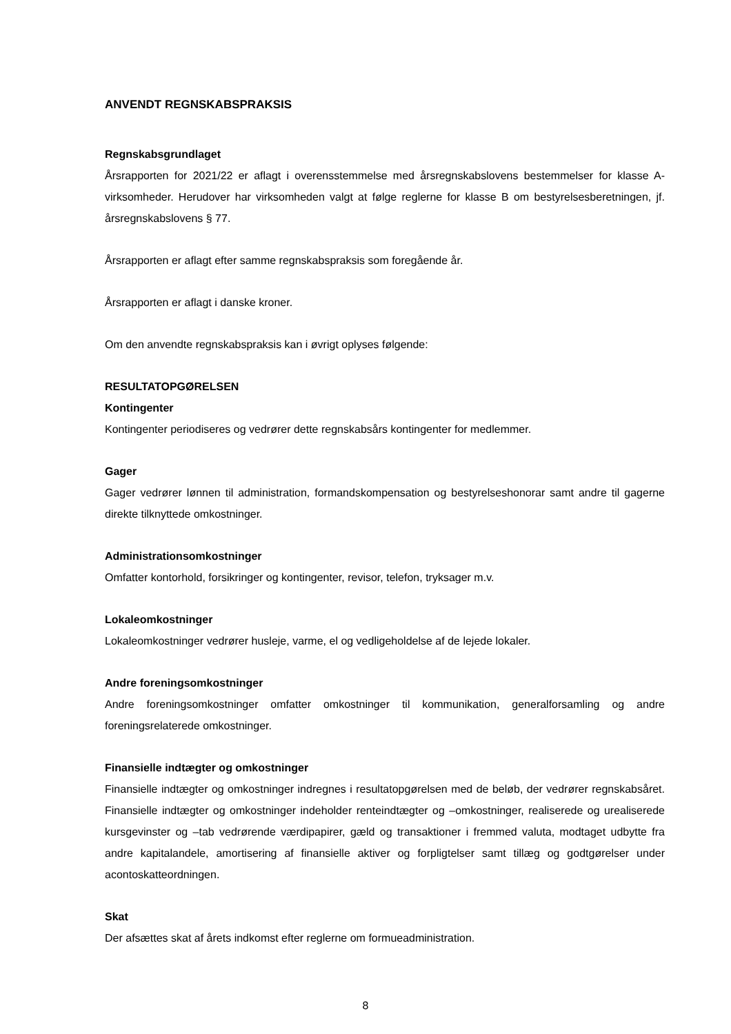ANVENDT REGNSKABSPRAKSIS
Regnskabsgrundlaget
Årsrapporten for 2021/22 er aflagt i overensstemmelse med årsregnskabslovens bestemmelser for klasse A- virksomheder. Herudover har virksomheden valgt at følge reglerne for klasse B om bestyrel­sesberetningen, jf. årsregnskabslovens § 77.
Årsrapporten er aflagt efter samme regnskabspraksis som foregående år.
Årsrapporten er aflagt i danske kroner.
Om den anvendte regnskabspraksis kan i øvrigt oplyses følgende:
RESULTATOPGØRELSEN
Kontingenter
Kontingenter periodiseres og vedrører dette regnskabsårs kontingenter for medlemmer.
Gager
Gager vedrører lønnen til administration, formandskompensation og bestyrelseshonorar samt andre til gagerne direkte tilknyttede omkostninger.
Administrationsomkostninger
Omfatter kontorhold, forsikringer og kontingenter, revisor, telefon, tryksager m.v.
Lokaleomkostninger
Lokaleomkostninger vedrører husleje, varme, el og vedligeholdelse af de lejede lokaler.
Andre foreningsomkostninger
Andre foreningsomkostninger omfatter omkostninger til kommunikation, generalforsamling og andre foreningsrelaterede omkostninger.
Finansielle indtægter og omkostninger
Finansielle indtægter og omkostninger indregnes i resultatopgørelsen med de beløb, der vedrører regnskabsåret. Finansielle indtægter og omkostninger indeholder renteindtægter og –omkostninger, realiserede og urealiserede kursgevinster og –tab vedrørende værdipapirer, gæld og transaktioner i fremmed valuta, modtaget udbytte fra andre kapitalandele, amortisering af finansielle aktiver og for­pligtelser samt tillæg og godtgørelser under acontoskatteordningen.
Skat
Der afsættes skat af årets indkomst efter reglerne om formueadministration.
8